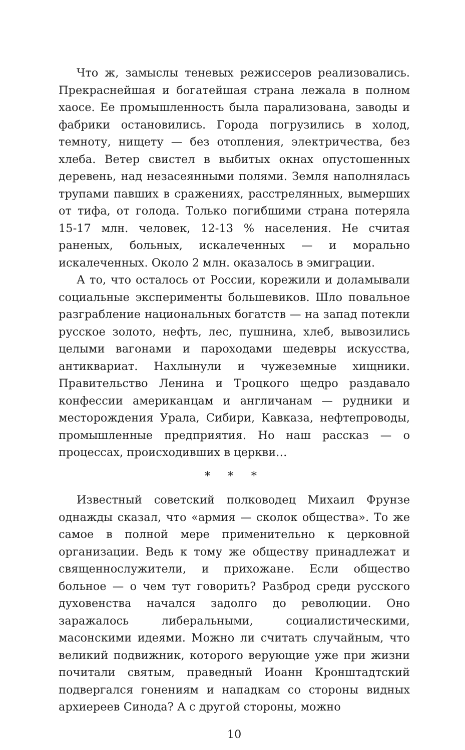Что ж, замыслы теневых режиссеров реализовались. Прекраснейшая и богатейшая страна лежала в полном хаосе. Ее промышленность была парализована, заводы и фабрики остановились. Города погрузились в холод, темноту, нищету — без отопления, электричества, без хлеба. Ветер свистел в выбитых окнах опустошенных деревень, над незасеянными полями. Земля наполнялась трупами павших в сражениях, расстрелянных, вымерших от тифа, от голода. Только погибшими страна потеряла 15-17 млн. человек, 12-13 % населения. Не считая раненых, больных, искалеченных — и морально искалеченных. Около 2 млн. оказалось в эмиграции.
А то, что осталось от России, корежили и доламывали социальные эксперименты большевиков. Шло повальное разграбление национальных богатств — на запад потекли русское золото, нефть, лес, пушнина, хлеб, вывозились целыми вагонами и пароходами шедевры искусства, антиквариат. Нахлынули и чужеземные хищники. Правительство Ленина и Троцкого щедро раздавало конфессии американцам и англичанам — рудники и месторождения Урала, Сибири, Кавказа, нефтепроводы, промышленные предприятия. Но наш рассказ — о процессах, происходивших в церкви…
* * *
Известный советский полководец Михаил Фрунзе однажды сказал, что «армия — сколок общества». То же самое в полной мере применительно к церковной организации. Ведь к тому же обществу принадлежат и священнослужители, и прихожане. Если общество больное — о чем тут говорить? Разброд среди русского духовенства начался задолго до революции. Оно заражалось либеральными, социалистическими, масонскими идеями. Можно ли считать случайным, что великий подвижник, которого верующие уже при жизни почитали святым, праведный Иоанн Кронштадтский подвергался гонениям и нападкам со стороны видных архиереев Синода? А с другой стороны, можно
10